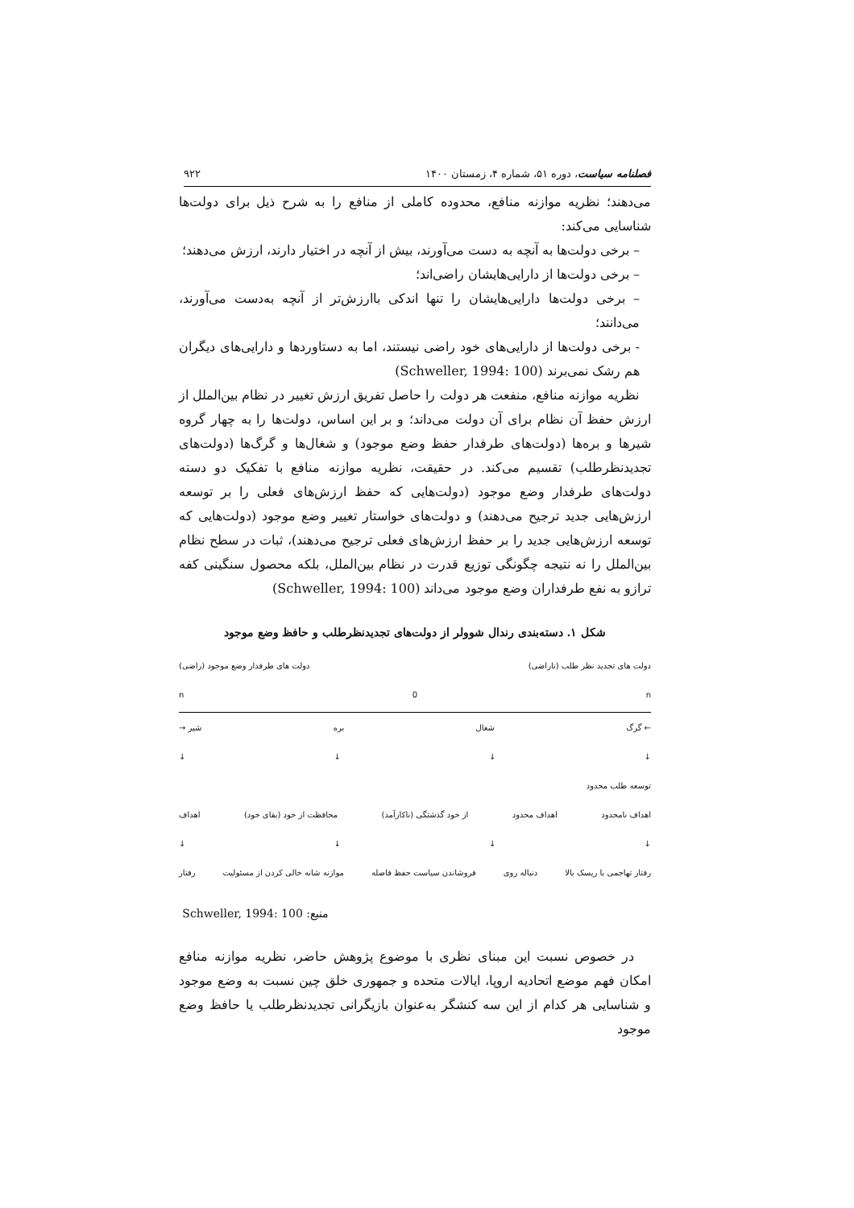فصلنامه سیاست، دوره ۵۱، شماره ۴، زمستان ۱۴۰۰ ۹۲۲
می‌دهند؛ نظریه موازنه منافع، محدوده کاملی از منافع را به شرح ذیل برای دولت‌ها شناسایی می‌کند:
– برخی دولت‌ها به آنچه به دست می‌آورند، بیش از آنچه در اختیار دارند، ارزش می‌دهند؛
– برخی دولت‌ها از دارایی‌هایشان راضی‌اند؛
– برخی دولت‌ها دارایی‌هایشان را تنها اندکی باارزش‌تر از آنچه به‌دست می‌آورند، می‌دانند؛
- برخی دولت‌ها از دارایی‌های خود راضی نیستند، اما به دستاوردها و دارایی‌های دیگران هم رشک نمی‌برند (Schweller, 1994: 100)
نظریه موازنه منافع، منفعت هر دولت را حاصل تفریق ارزش تغییر در نظام بین‌الملل از ارزش حفظ آن نظام برای آن دولت می‌داند؛ و بر این اساس، دولت‌ها را به چهار گروه شیرها و بره‌ها (دولت‌های طرفدار حفظ وضع موجود) و شغال‌ها و گرگ‌ها (دولت‌های تجدیدنظرطلب) تقسیم می‌کند. در حقیقت، نظریه موازنه منافع با تفکیک دو دسته دولت‌های طرفدار وضع موجود (دولت‌هایی که حفظ ارزش‌های فعلی را بر توسعه ارزش‌هایی جدید ترجیح می‌دهند) و دولت‌های خواستار تغییر وضع موجود (دولت‌هایی که توسعه ارزش‌هایی جدید را بر حفظ ارزش‌های فعلی ترجیح می‌دهند)، ثبات در سطح نظام بین‌الملل را نه نتیجه چگونگی توزیع قدرت در نظام بین‌الملل، بلکه محصول سنگینی کفه ترازو به نفع طرفداران وضع موجود می‌داند (Schweller, 1994: 100)
شکل ۱. دسته‌بندی رندال شوولر از دولت‌های تجدیدنظرطلب و حافظ وضع موجود
دولت های تجدید نظر طلب (ناراضی) دولت های طرفدار وضع موجود (راضی)
n 0 n
← گرگ شغال بره شیر →
↓ ↓ ↓ ↓
توسعه طلب محدود
اهداف نامحدود اهداف محدود از خود گذشتگی (ناکارآمد) محافظت از خود (بقای خود) اهداف
↓ ↓ ↓ ↓
رفتار تهاجمی با ریسک بالا دنباله روی فروشاندن سیاست حفظ فاصله موازنه شانه خالی کردن از مسئولیت رفتار
منبع: Schweller, 1994: 100
در خصوص نسبت این مبنای نظری با موضوع پژوهش حاضر، نظریه موازنه منافع امکان فهم موضع اتحادیه اروپا، ایالات متحده و جمهوری خلق چین نسبت به وضع موجود و شناسایی هر کدام از این سه کنشگر به‌عنوان بازیگرانی تجدیدنظرطلب یا حافظ وضع موجود